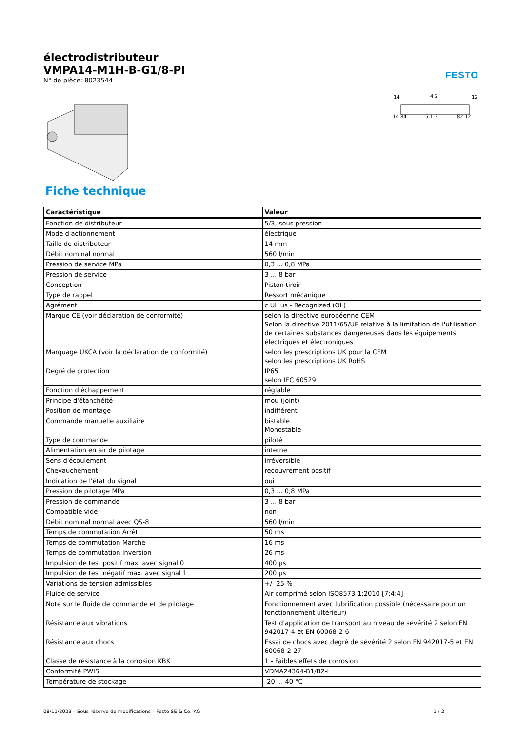électrodistributeur
VMPA14-M1H-B-G1/8-PI
N° de pièce: 8023544
FESTO
14
4 2
12
14 84
5 1 3
82 12
Fiche technique
| Caractéristique | Valeur |
| --- | --- |
| Fonction de distributeur | 5/3, sous pression |
| Mode d'actionnement | électrique |
| Taille de distributeur | 14 mm |
| Débit nominal normal | 560 l/min |
| Pression de service MPa | 0,3 ... 0,8 MPa |
| Pression de service | 3 ... 8 bar |
| Conception | Piston tiroir |
| Type de rappel | Ressort mécanique |
| Agrément | c UL us - Recognized (OL) |
| Marque CE (voir déclaration de conformité) | selon la directive européenne CEM Selon la directive 2011/65/UE relative à la limitation de l'utilisation de certaines substances dangereuses dans les équipements électriques et électroniques |
| Marquage UKCA (voir la déclaration de conformité) | selon les prescriptions UK pour la CEM selon les prescriptions UK RoHS |
| Degré de protection | IP65 selon IEC 60529 |
| Fonction d'échappement | réglable |
| Principe d'étanchéité | mou (joint) |
| Position de montage | indifférent |
| Commande manuelle auxiliaire | bistable Monostable |
| Type de commande | piloté |
| Alimentation en air de pilotage | interne |
| Sens d'écoulement | irréversible |
| Chevauchement | recouvrement positif |
| Indication de l'état du signal | oui |
| Pression de pilotage MPa | 0,3 ... 0,8 MPa |
| Pression de commande | 3 ... 8 bar |
| Compatible vide | non |
| Débit nominal normal avec QS-8 | 560 l/min |
| Temps de commutation Arrêt | 50 ms |
| Temps de commutation Marche | 16 ms |
| Temps de commutation Inversion | 26 ms |
| Impulsion de test positif max. avec signal 0 | 400 µs |
| Impulsion de test négatif max. avec signal 1 | 200 µs |
| Variations de tension admissibles | +/- 25 % |
| Fluide de service | Air comprimé selon ISO8573-1:2010 [7:4:4] |
| Note sur le fluide de commande et de pilotage | Fonctionnement avec lubrification possible (nécessaire pour un fonctionnement ultérieur) |
| Résistance aux vibrations | Test d'application de transport au niveau de sévérité 2 selon FN 942017-4 et EN 60068-2-6 |
| Résistance aux chocs | Essai de chocs avec degré de sévérité 2 selon FN 942017-5 et EN 60068-2-27 |
| Classe de résistance à la corrosion KBK | 1 - Faibles effets de corrosion |
| Conformité PWIS | VDMA24364-B1/B2-L |
| Température de stockage | -20 ... 40 °C |
08/11/2023 – Sous réserve de modifications – Festo SE & Co. KG 1 / 2